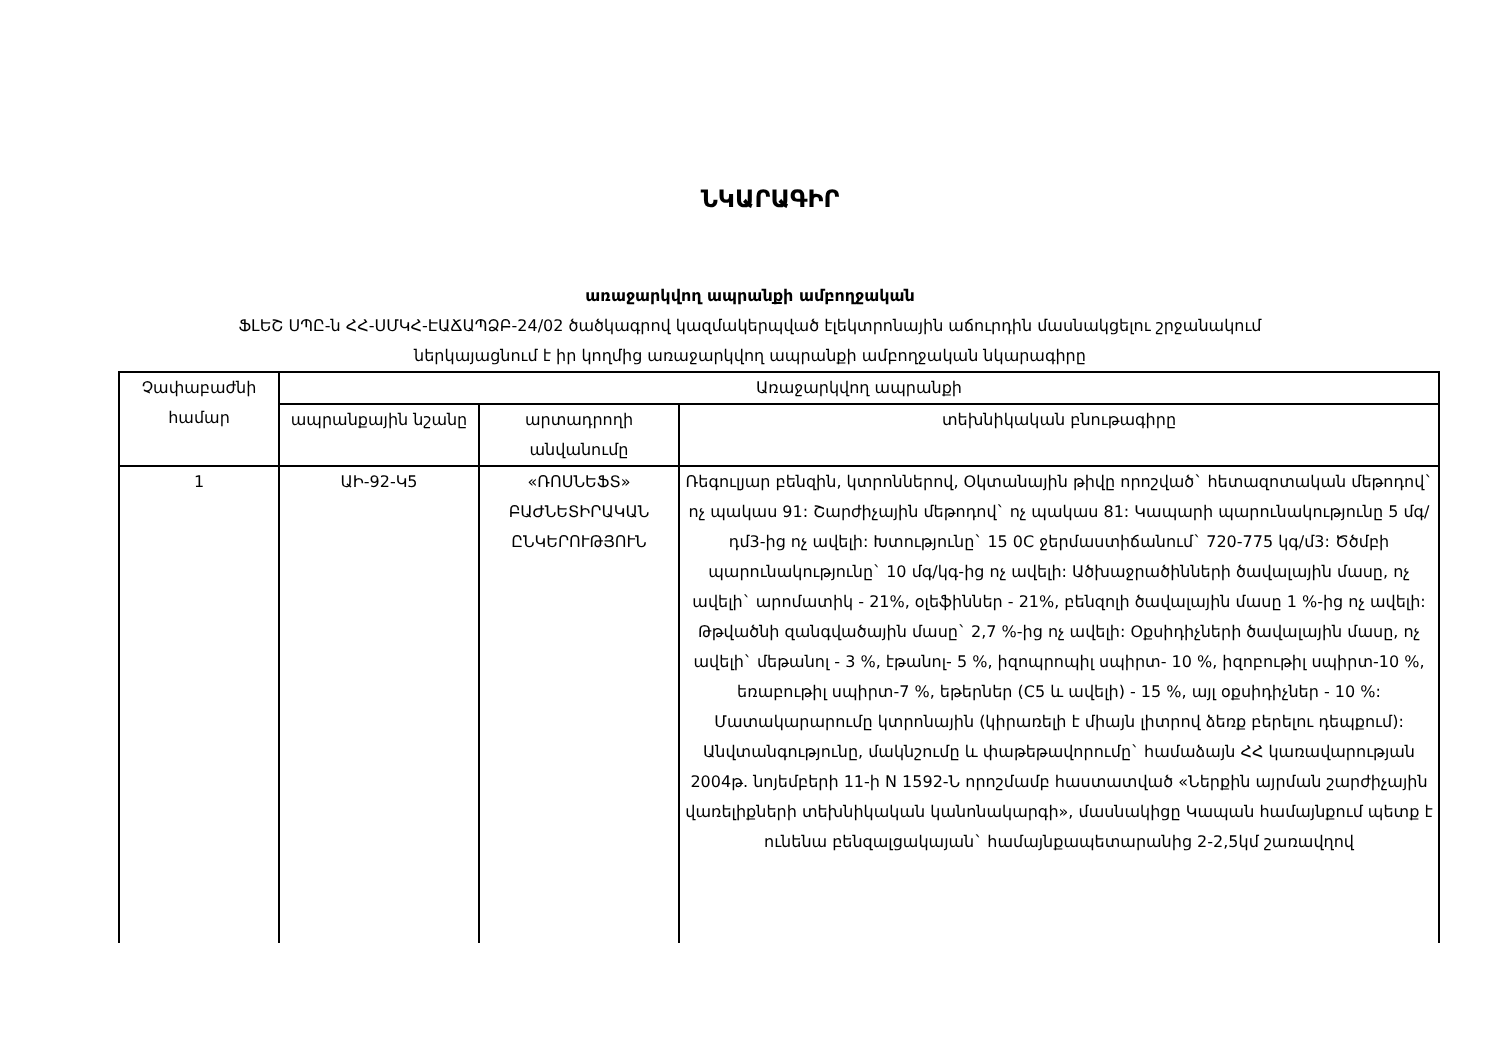ՆԿԱՐԱԳԻՐ
առաջարկվող ապրանքի ամբողջական
ՖԼԵՇ ՍՊԸ-ն ՀՀ-ՍՄԿՀ-ԷԱՃԱՊՁԲ-24/02 ծածկագրով կազմակերպված էլեկտրոնային աճուրդին մասնակցելու շրջանակում
ներկայացնում է իր կողմից առաջարկվող ապրանքի ամբողջական նկարագիրը
| Չափաբաժնի համար | Առաջարկվող ապրանքի | | |
| --- | --- | --- | --- |
| | ապրանքային նշանը | արտադրողի անվանումը | տեխնիկական բնութագիրը |
| 1 | ԱԻ-92-Կ5 | «ՌՈՍՆԵՖՏ» ԲԱԺՆԵՏԻՐԱԿԱՆ ԸՆԿԵՐՈՒԹՅՈՒՆ | Ռեգուլյար բենզին, կտրոններով, Օկտանային թիվը որոշված` հետազոտական մեթոդով` ոչ պակաս 91: Շարժիչային մեթոդով` ոչ պակաս 81: Կապարի պարունակությունը 5 մգ/դմ3-ից ոչ ավելի: Խտությունը` 15 0C ջերմաստիճանում` 720-775 կգ/մ3: Ծծմբի պարունակությունը` 10 մգ/կգ-ից ոչ ավելի: Ածխաջրածինների ծավալային մասը, ոչ ավելի` արոմատիկ - 21%, օլեֆիններ - 21%, բենզոլի ծավալային մասը 1 %-ից ոչ ավելի: Թթվածնի զանգվածային մասը` 2,7 %-ից ոչ ավելի: Օքսիդիչների ծավալային մասը, ոչ ավելի` մեթանոլ - 3 %, էթանոլ- 5 %, իզոպրոպիլ սպիրտ- 10 %, իզոբութիլ սպիրտ-10 %, եռաբութիլ սպիրտ-7 %, եթերներ (C5 և ավելի) - 15 %, այլ օքսիդիչներ - 10 %: Մատակարարումը կտրոնային (կիրառելի է միայն լիտրով ձեռք բերելու դեպքում): Անվտանգությունը, մակնշումը և փաթեթավորումը` համաձայն ՀՀ կառավարության 2004թ. նոյեմբերի 11-ի N 1592-Ն որոշմամբ հաստատված «Ներքին այրման շարժիչային վառելիքների տեխնիկական կանոնակարգի», մասնակիցը Կապան համայնքում պետք է ունենա բենզալցակայան` համայնքապետարանից 2-2,5կմ շառավղով |